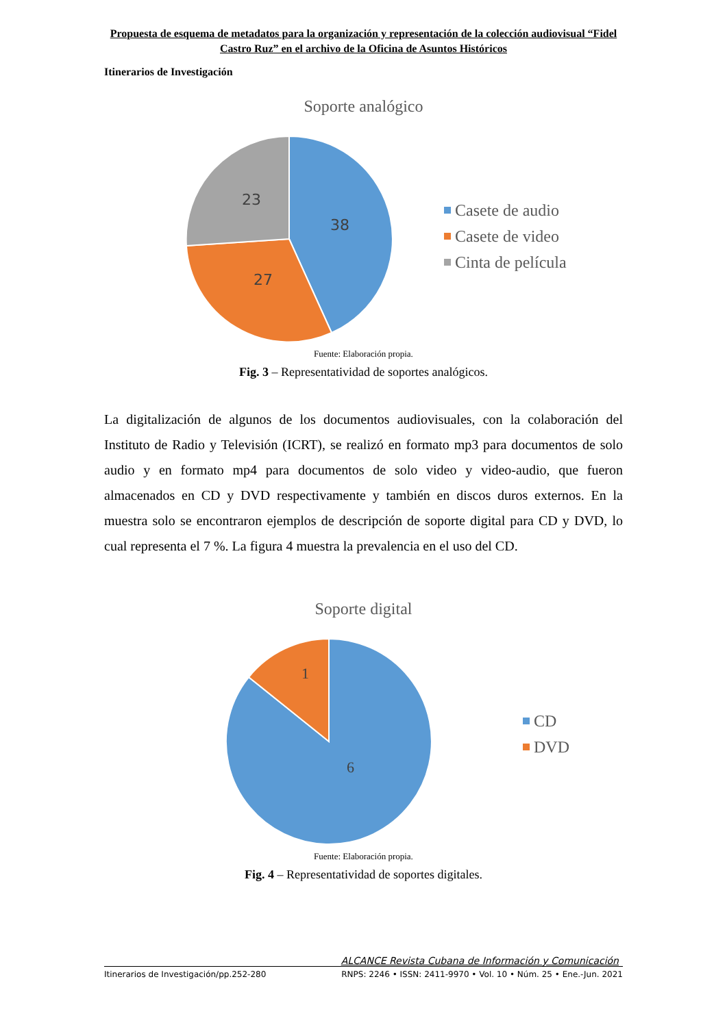Propuesta de esquema de metadatos para la organización y representación de la colección audiovisual “Fidel Castro Ruz” en el archivo de la Oficina de Asuntos Históricos
Itinerarios de Investigación
Soporte analógico
38
27
23
Casete de audio
Casete de video
Cinta de película
Fuente: Elaboración propia.
Fig. 3 – Representatividad de soportes analógicos.
La digitalización de algunos de los documentos audiovisuales, con la colaboración del Instituto de Radio y Televisión (ICRT), se realizó en formato mp3 para documentos de solo audio y en formato mp4 para documentos de solo video y video-audio, que fueron almacenados en CD y DVD respectivamente y también en discos duros externos. En la muestra solo se encontraron ejemplos de descripción de soporte digital para CD y DVD, lo cual representa el 7 %. La figura 4 muestra la prevalencia en el uso del CD.
Soporte digital
1
6
CD
DVD
Fuente: Elaboración propia.
Fig. 4 – Representatividad de soportes digitales.
ALCANCE Revista Cubana de Información y Comunicación
Itinerarios de Investigación/pp.252-280 RNPS: 2246 • ISSN: 2411-9970 • Vol. 10 • Núm. 25 • Ene.-Jun. 2021